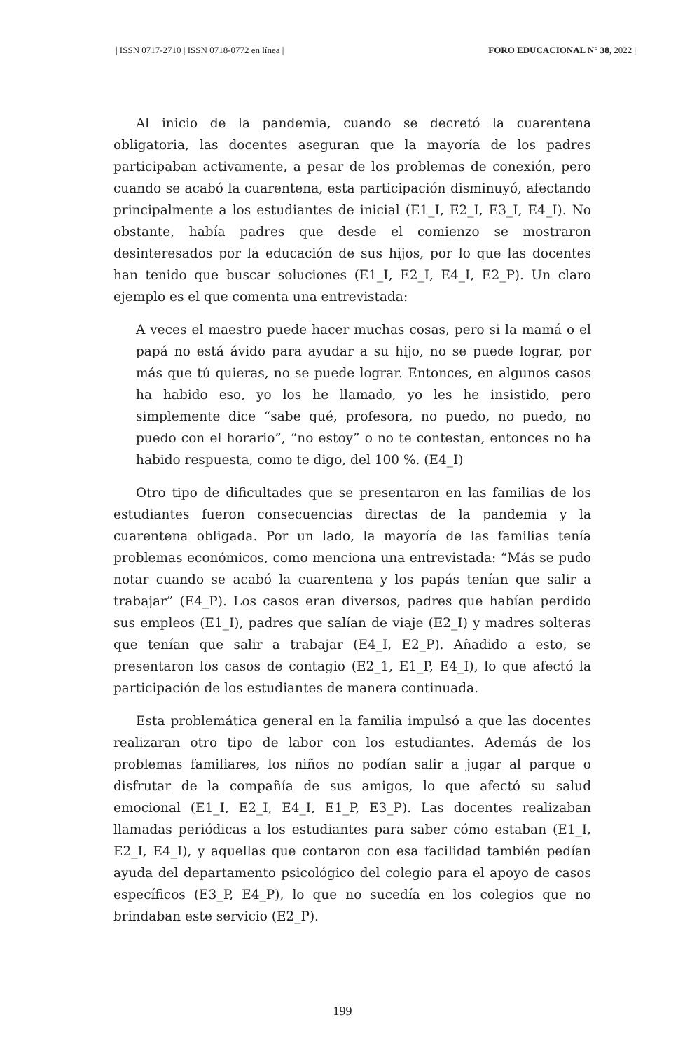| ISSN 0717-2710 | ISSN 0718-0772 en línea | FORO EDUCACIONAL N° 38, 2022 |
Al inicio de la pandemia, cuando se decretó la cuarentena obligatoria, las docentes aseguran que la mayoría de los padres participaban activamente, a pesar de los problemas de conexión, pero cuando se acabó la cuarentena, esta participación disminuyó, afectando principalmente a los estudiantes de inicial (E1_I, E2_I, E3_I, E4_I). No obstante, había padres que desde el comienzo se mostraron desinteresados por la educación de sus hijos, por lo que las docentes han tenido que buscar soluciones (E1_I, E2_I, E4_I, E2_P). Un claro ejemplo es el que comenta una entrevistada:
A veces el maestro puede hacer muchas cosas, pero si la mamá o el papá no está ávido para ayudar a su hijo, no se puede lograr, por más que tú quieras, no se puede lograr. Entonces, en algunos casos ha habido eso, yo los he llamado, yo les he insistido, pero simplemente dice “sabe qué, profesora, no puedo, no puedo, no puedo con el horario”, “no estoy” o no te contestan, entonces no ha habido respuesta, como te digo, del 100 %. (E4_I)
Otro tipo de dificultades que se presentaron en las familias de los estudiantes fueron consecuencias directas de la pandemia y la cuarentena obligada. Por un lado, la mayoría de las familias tenía problemas económicos, como menciona una entrevistada: “Más se pudo notar cuando se acabó la cuarentena y los papás tenían que salir a trabajar” (E4_P). Los casos eran diversos, padres que habían perdido sus empleos (E1_I), padres que salían de viaje (E2_I) y madres solteras que tenían que salir a trabajar (E4_I, E2_P). Añadido a esto, se presentaron los casos de contagio (E2_1, E1_P, E4_I), lo que afectó la participación de los estudiantes de manera continuada.
Esta problemática general en la familia impulsó a que las docentes realizaran otro tipo de labor con los estudiantes. Además de los problemas familiares, los niños no podían salir a jugar al parque o disfrutar de la compañía de sus amigos, lo que afectó su salud emocional (E1_I, E2_I, E4_I, E1_P, E3_P). Las docentes realizaban llamadas periódicas a los estudiantes para saber cómo estaban (E1_I, E2_I, E4_I), y aquellas que contaron con esa facilidad también pedían ayuda del departamento psicológico del colegio para el apoyo de casos específicos (E3_P, E4_P), lo que no sucedía en los colegios que no brindaban este servicio (E2_P).
199